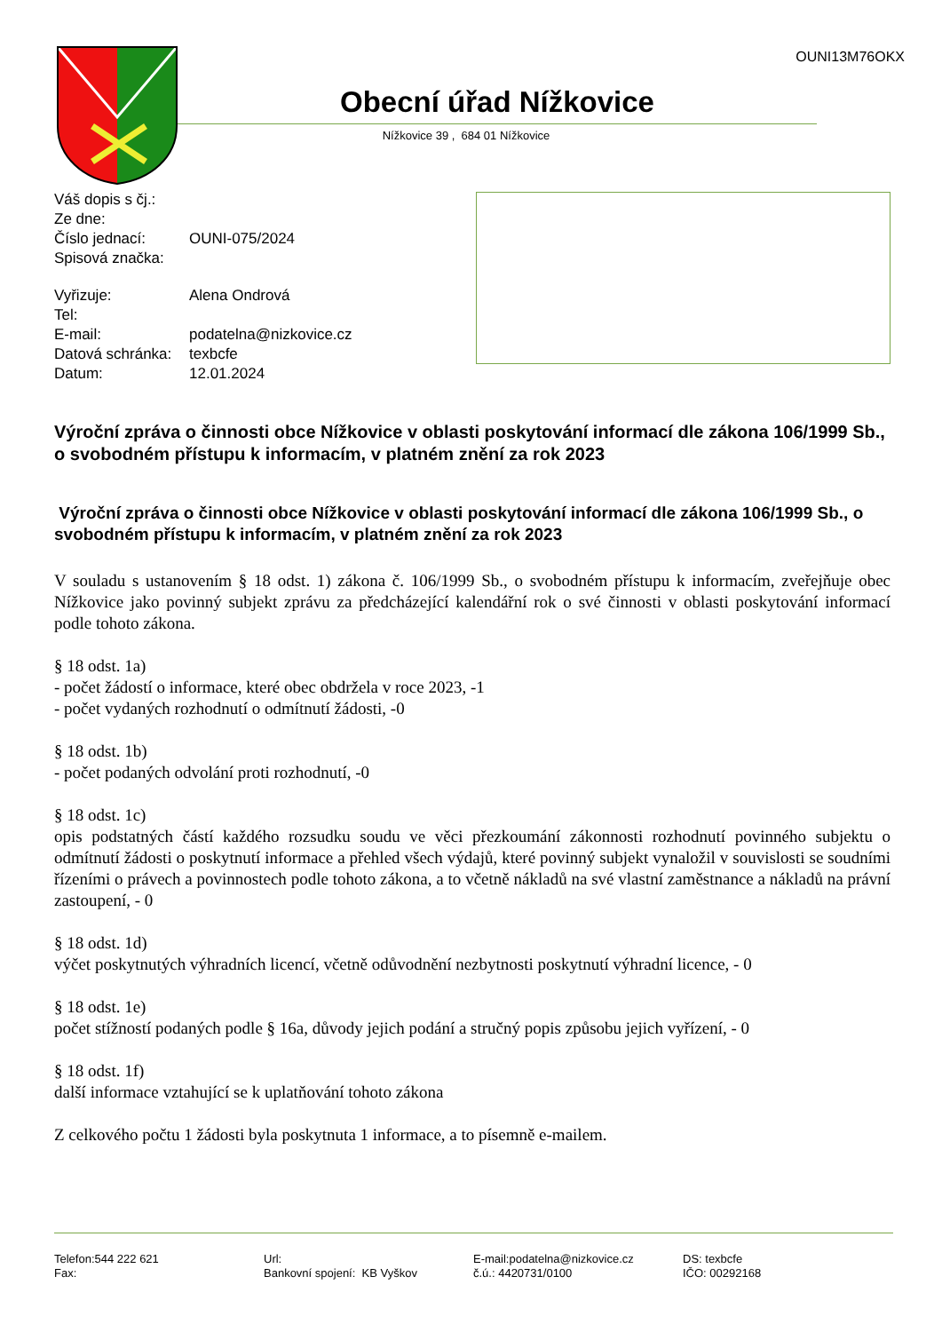OUNI13M76OKX
Obecní úřad Nížkovice
Nížkovice 39 , 684 01 Nížkovice
| Váš dopis s čj.: | |
| Ze dne: | |
| Číslo jednací: | OUNI-075/2024 |
| Spisová značka: | |
| Vyřizuje: | Alena Ondrová |
| Tel: | |
| E-mail: | podatelna@nizkovice.cz |
| Datová schránka: | texbcfe |
| Datum: | 12.01.2024 |
Výroční zpráva o činnosti obce Nížkovice v oblasti poskytování informací dle zákona 106/1999 Sb., o svobodném přístupu k informacím, v platném znění za rok 2023
Výroční zpráva o činnosti obce Nížkovice v oblasti poskytování informací dle zákona 106/1999 Sb., o svobodném přístupu k informacím, v platném znění za rok 2023
V souladu s ustanovením § 18 odst. 1) zákona č. 106/1999 Sb., o svobodném přístupu k informacím, zveřejňuje obec Nížkovice jako povinný subjekt zprávu za předcházející kalendářní rok o své činnosti v oblasti poskytování informací podle tohoto zákona.
§ 18 odst. 1a)
- počet žádostí o informace, které obec obdržela v roce 2023, -1
- počet vydaných rozhodnutí o odmítnutí žádosti, -0
§ 18 odst. 1b)
- počet podaných odvolání proti rozhodnutí, -0
§ 18 odst. 1c)
opis podstatných částí každého rozsudku soudu ve věci přezkoumání zákonnosti rozhodnutí povinného subjektu o odmítnutí žádosti o poskytnutí informace a přehled všech výdajů, které povinný subjekt vynaložil v souvislosti se soudními řízeními o právech a povinnostech podle tohoto zákona, a to včetně nákladů na své vlastní zaměstnance a nákladů na právní zastoupení, - 0
§ 18 odst. 1d)
výčet poskytnutých výhradních licencí, včetně odůvodnění nezbytnosti poskytnutí výhradní licence, - 0
§ 18 odst. 1e)
počet stížností podaných podle § 16a, důvody jejich podání a stručný popis způsobu jejich vyřízení, - 0
§ 18 odst. 1f)
další informace vztahující se k uplatňování tohoto zákona
Z celkového počtu 1 žádosti byla poskytnuta 1 informace, a to písemně e-mailem.
Telefon:544 222 621
Fax:
Url:
Bankovní spojení: KB Vyškov
E-mail:podatelna@nizkovice.cz
č.ú.: 4420731/0100
DS: texbcfe
IČO: 00292168